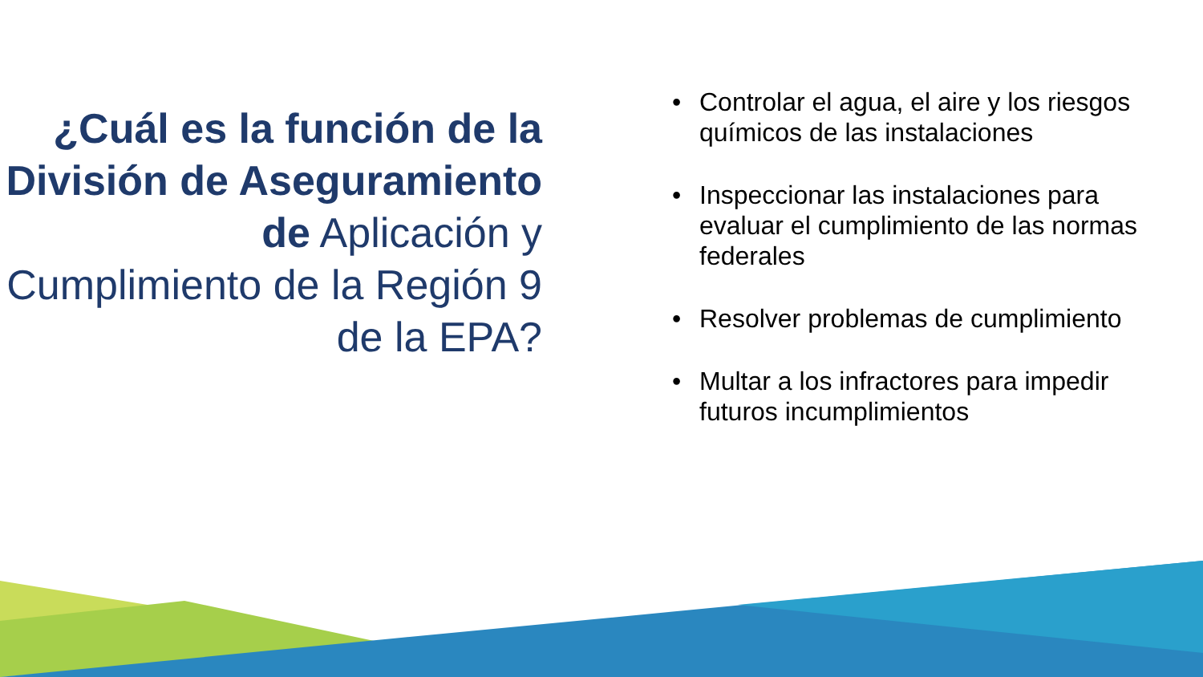¿Cuál es la función de la División de Aseguramiento de Aplicación y Cumplimiento de la Región 9 de la EPA?
• Controlar el agua, el aire y los riesgos químicos de las instalaciones
• Inspeccionar las instalaciones para evaluar el cumplimiento de las normas federales
• Resolver problemas de cumplimiento
• Multar a los infractores para impedir futuros incumplimientos